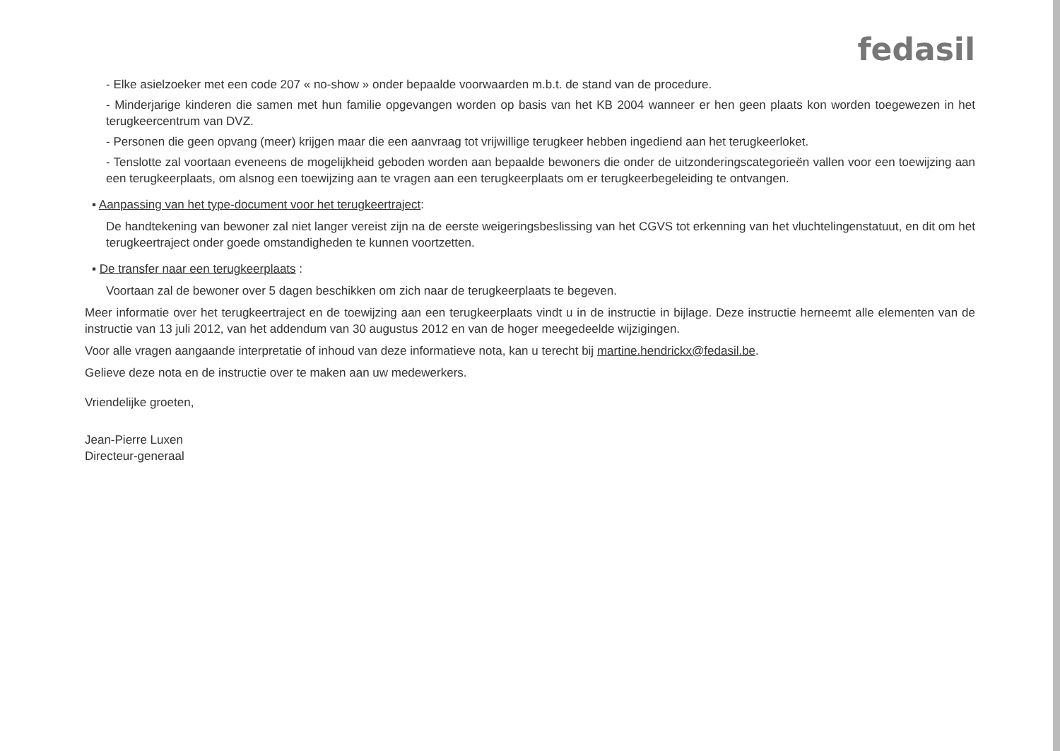fedasil
- Elke asielzoeker met een code 207 « no-show » onder bepaalde voorwaarden m.b.t. de stand van de procedure.
- Minderjarige kinderen die samen met hun familie opgevangen worden op basis van het KB 2004 wanneer er hen geen plaats kon worden toegewezen in het terugkeercentrum van DVZ.
- Personen die geen opvang (meer) krijgen maar die een aanvraag tot vrijwillige terugkeer hebben ingediend aan het terugkeerloket.
- Tenslotte zal voortaan eveneens de mogelijkheid geboden worden aan bepaalde bewoners die onder de uitzonderingscategorieën vallen voor een toewijzing aan een terugkeerplaats, om alsnog een toewijzing aan te vragen aan een terugkeerplaats om er terugkeerbegeleiding te ontvangen.
▪ Aanpassing van het type-document voor het terugkeertraject:
De handtekening van bewoner zal niet langer vereist zijn na de eerste weigeringsbeslissing van het CGVS tot erkenning van het vluchtelingenstatuut, en dit om het terugkeertraject onder goede omstandigheden te kunnen voortzetten.
▪ De transfer naar een terugkeerplaats :
Voortaan zal de bewoner over 5 dagen beschikken om zich naar de terugkeerplaats te begeven.
Meer informatie over het terugkeertraject en de toewijzing aan een terugkeerplaats vindt u in de instructie in bijlage. Deze instructie herneemt alle elementen van de instructie van 13 juli 2012, van het addendum van 30 augustus 2012 en van de hoger meegedeelde wijzigingen.
Voor alle vragen aangaande interpretatie of inhoud van deze informatieve nota, kan u terecht bij martine.hendrickx@fedasil.be.
Gelieve deze nota en de instructie over te maken aan uw medewerkers.
Vriendelijke groeten,
Jean-Pierre Luxen
Directeur-generaal